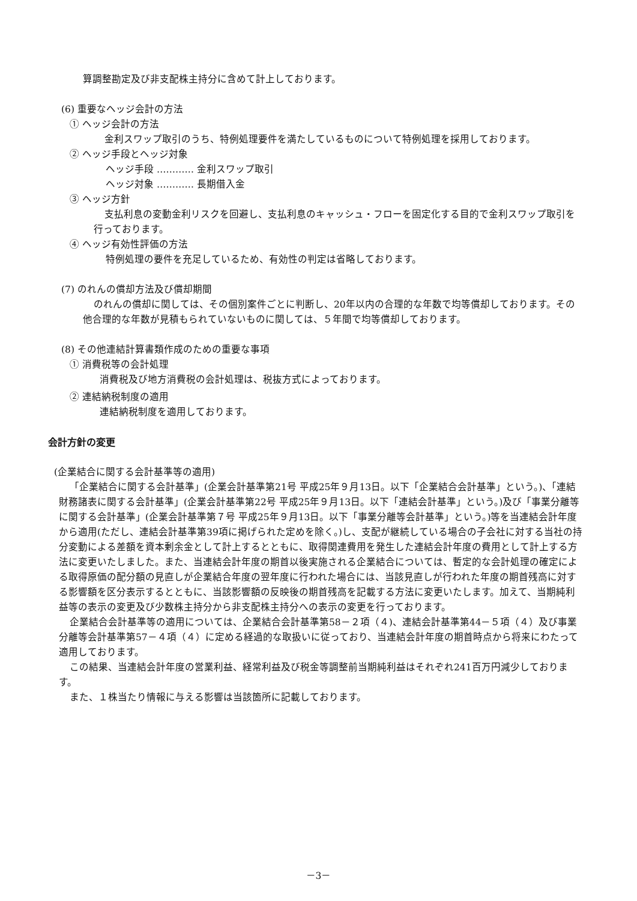算調整勘定及び非支配株主持分に含めて計上しております。
(6) 重要なヘッジ会計の方法
① ヘッジ会計の方法
金利スワップ取引のうち、特例処理要件を満たしているものについて特例処理を採用しております。
② ヘッジ手段とヘッジ対象
ヘッジ手段 ………… 金利スワップ取引
ヘッジ対象 ………… 長期借入金
③ ヘッジ方針
支払利息の変動金利リスクを回避し、支払利息のキャッシュ・フローを固定化する目的で金利スワップ取引を行っております。
④ ヘッジ有効性評価の方法
特例処理の要件を充足しているため、有効性の判定は省略しております。
(7) のれんの償却方法及び償却期間
のれんの償却に関しては、その個別案件ごとに判断し、20年以内の合理的な年数で均等償却しております。その他合理的な年数が見積もられていないものに関しては、５年間で均等償却しております。
(8) その他連結計算書類作成のための重要な事項
① 消費税等の会計処理
消費税及び地方消費税の会計処理は、税抜方式によっております。
② 連結納税制度の適用
連結納税制度を適用しております。
会計方針の変更
(企業結合に関する会計基準等の適用)
「企業結合に関する会計基準」(企業会計基準第21号 平成25年９月13日。以下「企業結合会計基準」という。)、「連結財務諸表に関する会計基準」(企業会計基準第22号 平成25年９月13日。以下「連結会計基準」という。)及び「事業分離等に関する会計基準」(企業会計基準第７号 平成25年９月13日。以下「事業分離等会計基準」という。)等を当連結会計年度から適用(ただし、連結会計基準第39項に掲げられた定めを除く。)し、支配が継続している場合の子会社に対する当社の持分変動による差額を資本剰余金として計上するとともに、取得関連費用を発生した連結会計年度の費用として計上する方法に変更いたしました。また、当連結会計年度の期首以後実施される企業結合については、暫定的な会計処理の確定による取得原価の配分額の見直しが企業結合年度の翌年度に行われた場合には、当該見直しが行われた年度の期首残高に対する影響額を区分表示するとともに、当該影響額の反映後の期首残高を記載する方法に変更いたします。加えて、当期純利益等の表示の変更及び少数株主持分から非支配株主持分への表示の変更を行っております。
企業結合会計基準等の適用については、企業結合会計基準第58－２項（４)、連結会計基準第44－５項（４）及び事業分離等会計基準第57－４項（４）に定める経過的な取扱いに従っており、当連結会計年度の期首時点から将来にわたって適用しております。
この結果、当連結会計年度の営業利益、経常利益及び税金等調整前当期純利益はそれぞれ241百万円減少しております。
また、１株当たり情報に与える影響は当該箇所に記載しております。
－3－